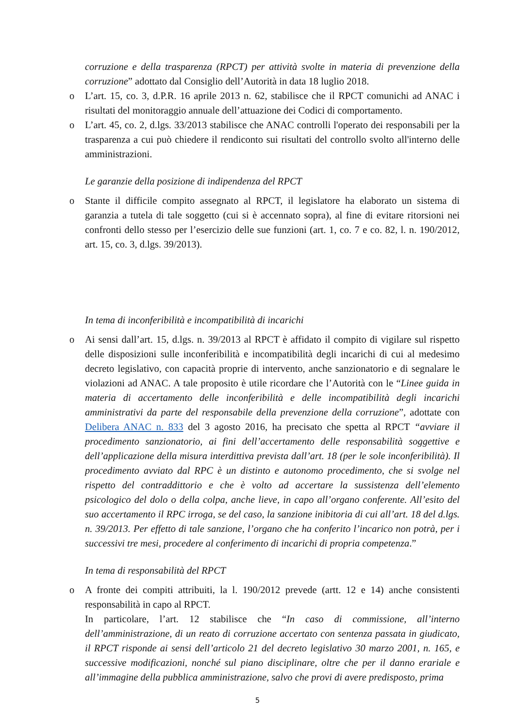corruzione e della trasparenza (RPCT) per attività svolte in materia di prevenzione della corruzione” adottato dal Consiglio dell’Autorità in data 18 luglio 2018.
o
L’art. 15, co. 3, d.P.R. 16 aprile 2013 n. 62, stabilisce che il RPCT comunichi ad ANAC i risultati del monitoraggio annuale dell’attuazione dei Codici di comportamento.
o
L’art. 45, co. 2, d.lgs. 33/2013 stabilisce che ANAC controlli l'operato dei responsabili per la trasparenza a cui può chiedere il rendiconto sui risultati del controllo svolto all'interno delle amministrazioni.
Le garanzie della posizione di indipendenza del RPCT
o
Stante il difficile compito assegnato al RPCT, il legislatore ha elaborato un sistema di garanzia a tutela di tale soggetto (cui si è accennato sopra), al fine di evitare ritorsioni nei confronti dello stesso per l’esercizio delle sue funzioni (art. 1, co. 7 e co. 82, l. n. 190/2012, art. 15, co. 3, d.lgs. 39/2013).
In tema di inconferibilità e incompatibilità di incarichi
o
Ai sensi dall’art. 15, d.lgs. n. 39/2013 al RPCT è affidato il compito di vigilare sul rispetto delle disposizioni sulle inconferibilità e incompatibilità degli incarichi di cui al medesimo decreto legislativo, con capacità proprie di intervento, anche sanzionatorio e di segnalare le violazioni ad ANAC. A tale proposito è utile ricordare che l’Autorità con le “Linee guida in materia di accertamento delle inconferibilità e delle incompatibilità degli incarichi amministrativi da parte del responsabile della prevenzione della corruzione”, adottate con Delibera ANAC n. 833 del 3 agosto 2016, ha precisato che spetta al RPCT “avviare il procedimento sanzionatorio, ai fini dell’accertamento delle responsabilità soggettive e dell’applicazione della misura interdittiva prevista dall’art. 18 (per le sole inconferibilità). Il procedimento avviato dal RPC è un distinto e autonomo procedimento, che si svolge nel rispetto del contraddittorio e che è volto ad accertare la sussistenza dell’elemento psicologico del dolo o della colpa, anche lieve, in capo all’organo conferente. All’esito del suo accertamento il RPC irroga, se del caso, la sanzione inibitoria di cui all’art. 18 del d.lgs. n. 39/2013. Per effetto di tale sanzione, l’organo che ha conferito l’incarico non potrà, per i successivi tre mesi, procedere al conferimento di incarichi di propria competenza.”
In tema di responsabilità del RPCT
o
A fronte dei compiti attribuiti, la l. 190/2012 prevede (artt. 12 e 14) anche consistenti responsabilità in capo al RPCT.
In particolare, l’art. 12 stabilisce che “In caso di commissione, all’interno dell’amministrazione, di un reato di corruzione accertato con sentenza passata in giudicato, il RPCT risponde ai sensi dell’articolo 21 del decreto legislativo 30 marzo 2001, n. 165, e successive modificazioni, nonché sul piano disciplinare, oltre che per il danno erariale e all’immagine della pubblica amministrazione, salvo che provi di avere predisposto, prima
5